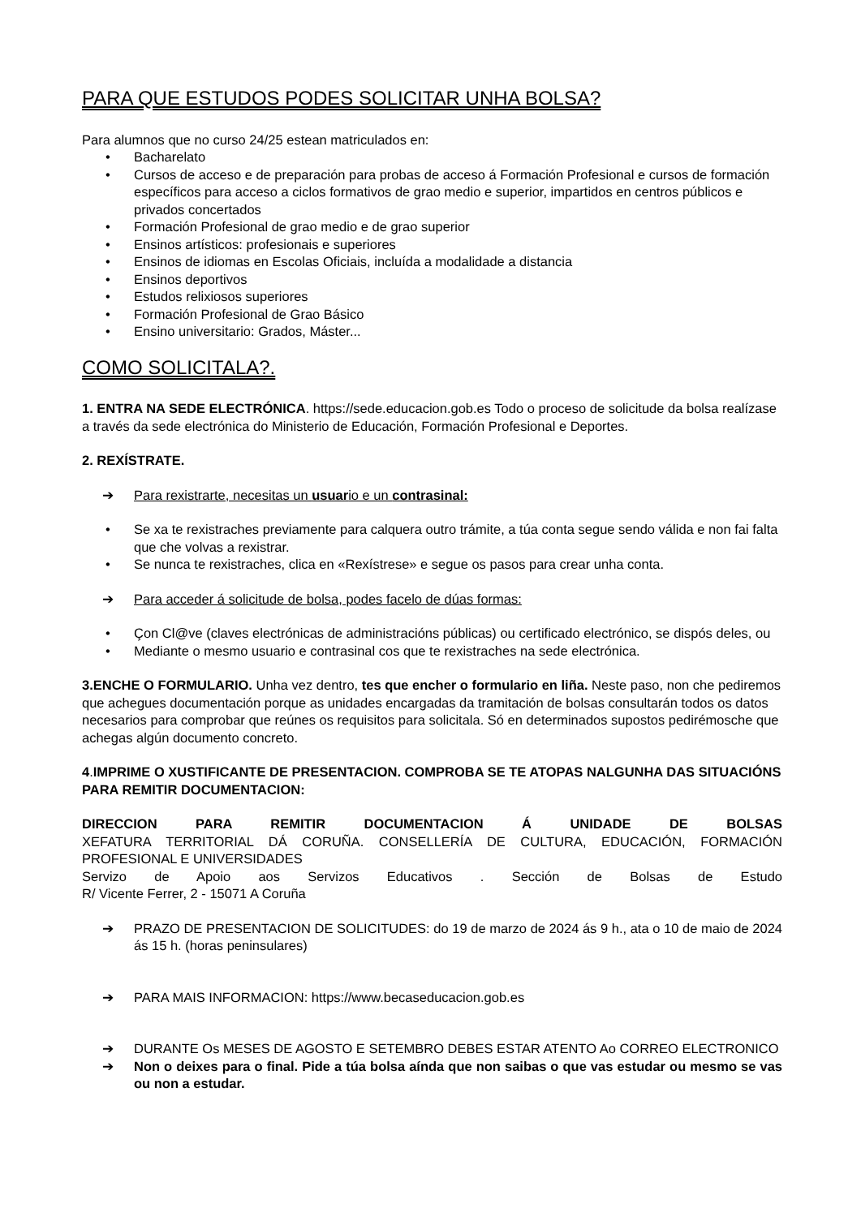PARA QUE ESTUDOS PODES SOLICITAR UNHA BOLSA?
Para alumnos que no curso 24/25 estean matriculados en:
• Bacharelato
• Cursos de acceso e de preparación para probas de acceso á Formación Profesional e cursos de formación específicos para acceso a ciclos formativos de grao medio e superior, impartidos en centros públicos e privados concertados
• Formación Profesional de grao medio e de grao superior
• Ensinos artísticos: profesionais e superiores
• Ensinos de idiomas en Escolas Oficiais, incluída a modalidade a distancia
• Ensinos deportivos
• Estudos relixiosos superiores
• Formación Profesional de Grao Básico
• Ensino universitario: Grados, Máster...
COMO SOLICITALA?.
1. ENTRA NA SEDE ELECTRÓNICA. https://sede.educacion.gob.es Todo o proceso de solicitude da bolsa realízase a través da sede electrónica do Ministerio de Educación, Formación Profesional e Deportes.
2. REXÍSTRATE.
➔ Para rexistrarte, necesitas un usuario e un contrasinal:
• Se xa te rexistraches previamente para calquera outro trámite, a túa conta segue sendo válida e non fai falta que che volvas a rexistrar.
• Se nunca te rexistraches, clica en «Rexístrese» e segue os pasos para crear unha conta.
➔ Para acceder á solicitude de bolsa, podes facelo de dúas formas:
• Çon Cl@ve (claves electrónicas de administracións públicas) ou certificado electrónico, se dispós deles, ou
• Mediante o mesmo usuario e contrasinal cos que te rexistraches na sede electrónica.
3.ENCHE O FORMULARIO. Unha vez dentro, tes que encher o formulario en liña. Neste paso, non che pediremos que achegues documentación porque as unidades encargadas da tramitación de bolsas consultarán todos os datos necesarios para comprobar que reúnes os requisitos para solicitala. Só en determinados supostos pedirémosche que achegas algún documento concreto.
4.IMPRIME O XUSTIFICANTE DE PRESENTACION. COMPROBA SE TE ATOPAS NALGUNHA DAS SITUACIÓNS PARA REMITIR DOCUMENTACION:
DIRECCION PARA REMITIR DOCUMENTACION Á UNIDADE DE BOLSAS
XEFATURA TERRITORIAL DÁ CORUÑA. CONSELLERÍA DE CULTURA, EDUCACIÓN, FORMACIÓN PROFESIONAL E UNIVERSIDADES
Servizo de Apoio aos Servizos Educativos . Sección de Bolsas de Estudo
R/ Vicente Ferrer, 2 - 15071 A Coruña
➔ PRAZO DE PRESENTACION DE SOLICITUDES: do 19 de marzo de 2024 ás 9 h., ata o 10 de maio de 2024 ás 15 h. (horas peninsulares)
➔ PARA MAIS INFORMACION: https://www.becaseducacion.gob.es
➔ DURANTE Os MESES DE AGOSTO E SETEMBRO DEBES ESTAR ATENTO Ao CORREO ELECTRONICO
➔ Non o deixes para o final. Pide a túa bolsa aínda que non saibas o que vas estudar ou mesmo se vas ou non a estudar.